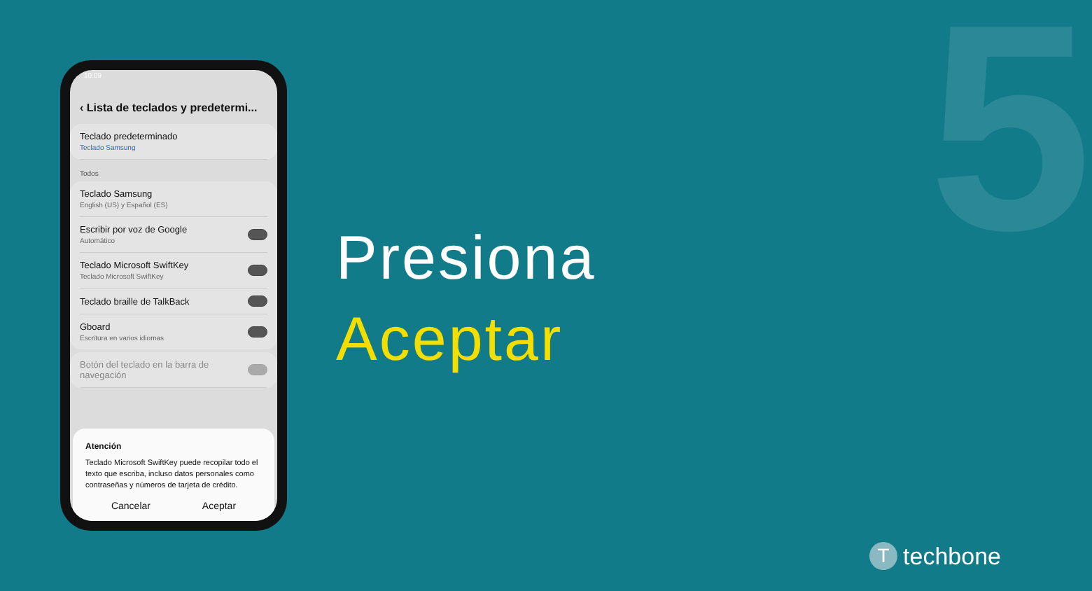5
10:09
‹ Lista de teclados y predetermi...
Teclado predeterminado
Teclado Samsung
Todos
Teclado Samsung
English (US) y Español (ES)
Escribir por voz de Google
Automático
Teclado Microsoft SwiftKey
Teclado Microsoft SwiftKey
Teclado braille de TalkBack
Gboard
Escritura en varios idiomas
Botón del teclado en la barra de
navegación
Atención
Teclado Microsoft SwiftKey puede recopilar todo el texto que escriba, incluso datos personales como contraseñas y números de tarjeta de crédito.
Cancelar Aceptar
Presiona
Aceptar
T techbone